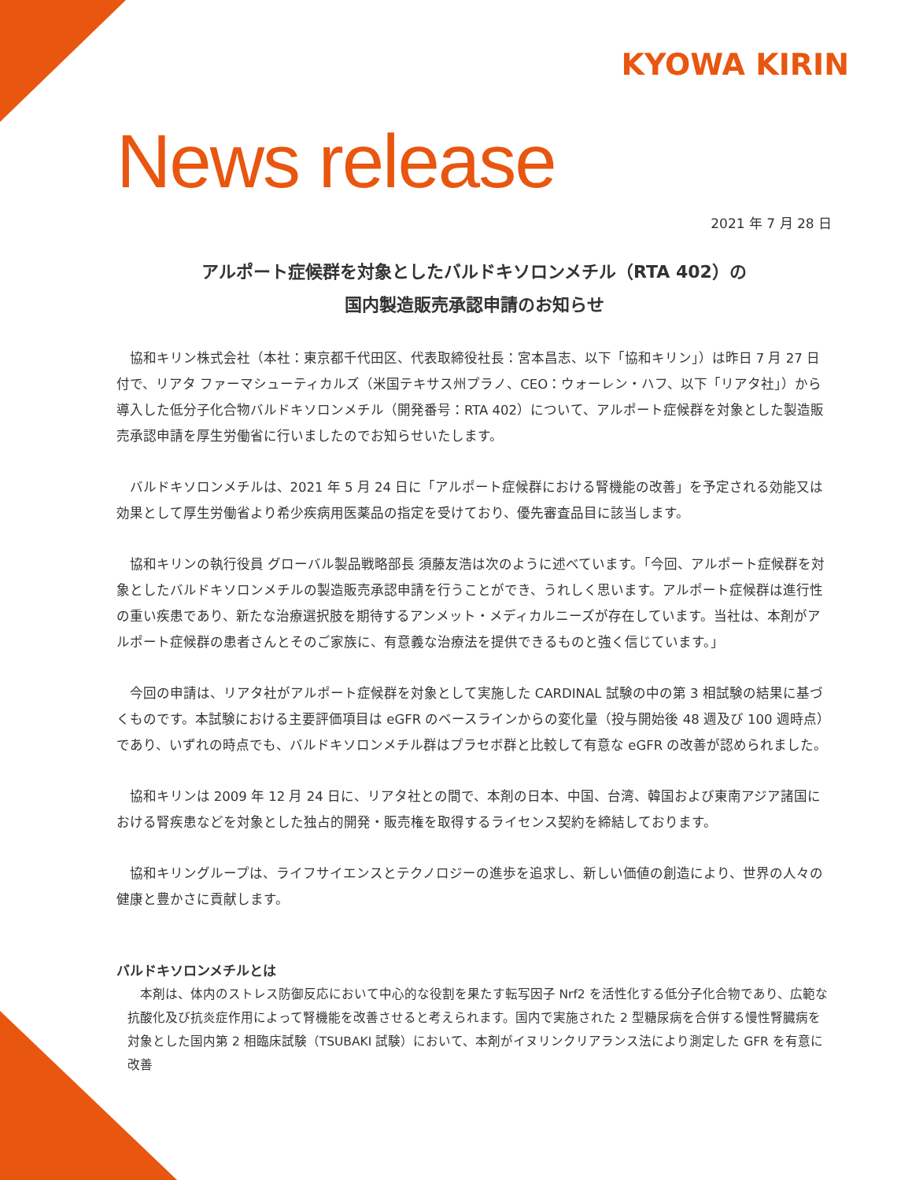KYOWA KIRIN
News release
2021 年 7 月 28 日
アルポート症候群を対象としたバルドキソロンメチル（RTA 402）の
国内製造販売承認申請のお知らせ
協和キリン株式会社（本社：東京都千代田区、代表取締役社長：宮本昌志、以下「協和キリン」）は昨日 7 月 27 日付で、リアタ ファーマシューティカルズ（米国テキサス州プラノ、CEO：ウォーレン・ハフ、以下「リアタ社」）から導入した低分子化合物バルドキソロンメチル（開発番号：RTA 402）について、アルポート症候群を対象とした製造販売承認申請を厚生労働省に行いましたのでお知らせいたします。
バルドキソロンメチルは、2021 年 5 月 24 日に「アルポート症候群における腎機能の改善」を予定される効能又は効果として厚生労働省より希少疾病用医薬品の指定を受けており、優先審査品目に該当します。
協和キリンの執行役員 グローバル製品戦略部長 須藤友浩は次のように述べています。「今回、アルポート症候群を対象としたバルドキソロンメチルの製造販売承認申請を行うことができ、うれしく思います。アルポート症候群は進行性の重い疾患であり、新たな治療選択肢を期待するアンメット・メディカルニーズが存在しています。当社は、本剤がアルポート症候群の患者さんとそのご家族に、有意義な治療法を提供できるものと強く信じています。」
今回の申請は、リアタ社がアルポート症候群を対象として実施した CARDINAL 試験の中の第 3 相試験の結果に基づくものです。本試験における主要評価項目は eGFR のベースラインからの変化量（投与開始後 48 週及び 100 週時点）であり、いずれの時点でも、バルドキソロンメチル群はプラセボ群と比較して有意な eGFR の改善が認められました。
協和キリンは 2009 年 12 月 24 日に、リアタ社との間で、本剤の日本、中国、台湾、韓国および東南アジア諸国における腎疾患などを対象とした独占的開発・販売権を取得するライセンス契約を締結しております。
協和キリングループは、ライフサイエンスとテクノロジーの進歩を追求し、新しい価値の創造により、世界の人々の健康と豊かさに貢献します。
バルドキソロンメチルとは
本剤は、体内のストレス防御反応において中心的な役割を果たす転写因子 Nrf2 を活性化する低分子化合物であり、広範な抗酸化及び抗炎症作用によって腎機能を改善させると考えられます。国内で実施された 2 型糖尿病を合併する慢性腎臓病を対象とした国内第 2 相臨床試験（TSUBAKI 試験）において、本剤がイヌリンクリアランス法により測定した GFR を有意に改善